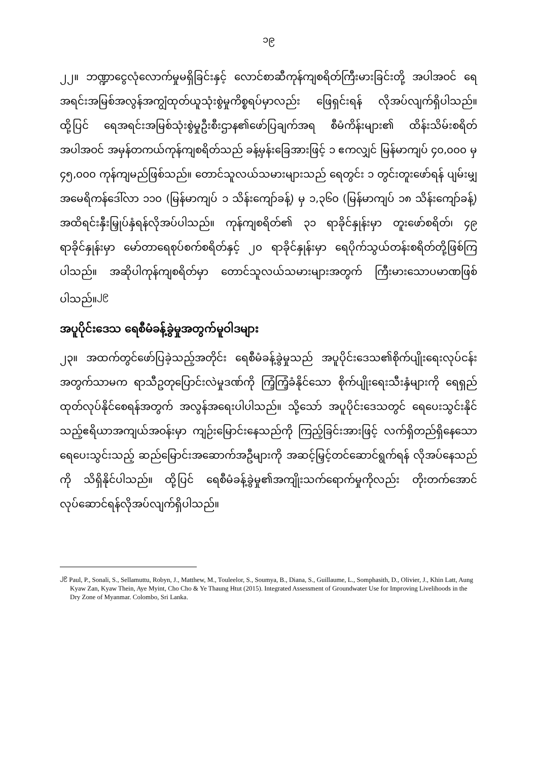၁၉
၂၂။ ဘဏ္ဍာငွေလုံလောက်မှုမရှိခြင်းနှင့် လောင်စာဆီကုန်ကျစရိတ်ကြီးမားခြင်းတို့ အပါအဝင် ရေအရင်းအမြစ်အလွန်အကျွံထုတ်ယူသုံးစွဲမှုကိစ္စရပ်မှာလည်း ဖြေရှင်းရန် လိုအပ်လျက်ရှိပါသည်။ ထို့ပြင် ရေအရင်းအမြစ်သုံးစွဲမှုဦးစီးဌာန၏ဖော်ပြချက်အရ စီမံကိန်းများ၏ ထိန်းသိမ်းစရိတ်အပါအဝင် အမှန်တကယ်ကုန်ကျစရိတ်သည် ခန့်မှန်းခြေအားဖြင့် ၁ ဧကလျှင် မြန်မာကျပ် ၄၀,၀၀၀ မှ ၄၅,၀၀၀ ကုန်ကျမည်ဖြစ်သည်။ တောင်သူလယ်သမားများသည် ရေတွင်း ၁ တွင်းတူးဖော်ရန် ပျမ်းမျှ အမေရိကန်ဒေါ်လာ ၁၁၀ (မြန်မာကျပ် ၁ သိန်းကျော်ခန့်) မှ ၁,၃၆၀ (မြန်မာကျပ် ၁၈ သိန်းကျော်ခန့်) အထိရင်းနှီးမြှုပ်နှံရန်လိုအပ်ပါသည်။ ကုန်ကျစရိတ်၏ ၃၁ ရာခိုင်နှုန်းမှာ တူးဖော်စရိတ်၊ ၄၉ ရာခိုင်နှုန်းမှာ မော်တာရေစုပ်စက်စရိတ်နှင့် ၂၀ ရာခိုင်နှုန်းမှာ ရေပိုက်သွယ်တန်းစရိတ်တို့ဖြစ်ကြပါသည်။ အဆိုပါကုန်ကျစရိတ်မှာ တောင်သူလယ်သမားများအတွက် ကြီးမားသောပမာဏဖြစ်ပါသည်။<sup>၂၉</sup>
အပူပိုင်းဒေသ ရေစီမံခန့်ခွဲမှုအတွက်မူဝါဒများ
၂၃။ အထက်တွင်ဖော်ပြခဲ့သည့်အတိုင်း ရေစီမံခန့်ခွဲမှုသည် အပူပိုင်းဒေသ၏စိုက်ပျိုးရေးလုပ်ငန်းအတွက်သာမက ရာသီဥတုပြောင်းလဲမှုဒဏ်ကို ကြံ့ကြံ့ခံနိုင်သော စိုက်ပျိုးရေးသီးနှံများကို ရေရှည်ထုတ်လုပ်နိုင်စေရန်အတွက် အလွန်အရေးပါပါသည်။ သို့သော် အပူပိုင်းဒေသတွင် ရေပေးသွင်းနိုင်သည့်ဧရိယာအကျယ်အဝန်းမှာ ကျဉ်းမြောင်းနေသည်ကို ကြည့်ခြင်းအားဖြင့် လက်ရှိတည်ရှိနေသော ရေပေးသွင်းသည့် ဆည်မြောင်းအဆောက်အဦများကို အဆင့်မြှင့်တင်ဆောင်ရွက်ရန် လိုအပ်နေသည်ကို သိရှိနိုင်ပါသည်။ ထို့ပြင် ရေစီမံခန့်ခွဲမှု၏အကျိုးသက်ရောက်မှုကိုလည်း တိုးတက်အောင် လုပ်ဆောင်ရန်လိုအပ်လျက်ရှိပါသည်။
<sup>၂၉</sup> Paul, P., Sonali, S., Sellamuttu, Robyn, J., Matthew, M., Touleelor, S., Soumya, B., Diana, S., Guillaume, L., Somphasith, D., Olivier, J., Khin Latt, Aung Kyaw Zan, Kyaw Thein, Aye Myint, Cho Cho & Ye Thaung Htut (2015). Integrated Assessment of Groundwater Use for Improving Livelihoods in the Dry Zone of Myanmar. Colombo, Sri Lanka.